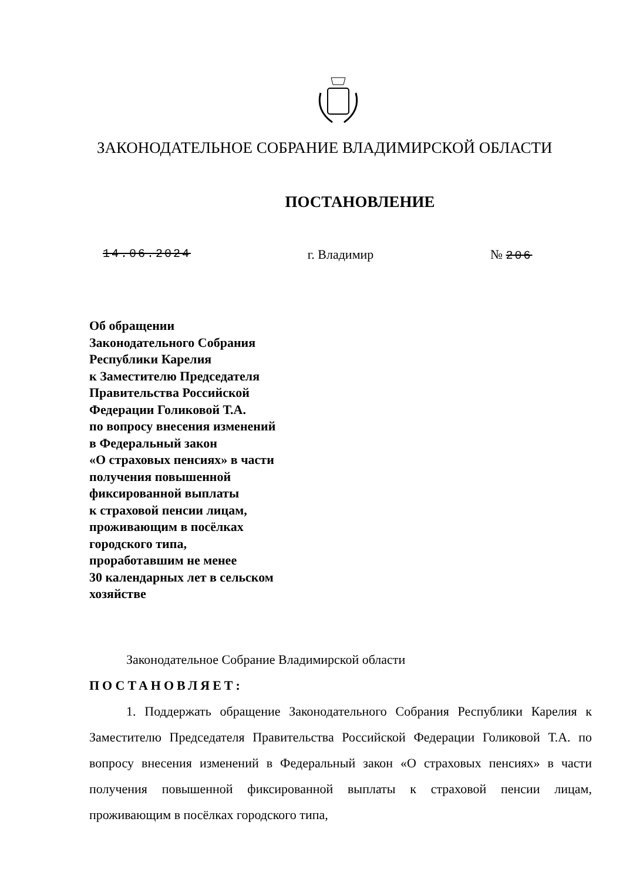ЗАКОНОДАТЕЛЬНОЕ СОБРАНИЕ ВЛАДИМИРСКОЙ ОБЛАСТИ
ПОСТАНОВЛЕНИЕ
14.06.2024 г. Владимир № 206
Об обращении
Законодательного Собрания
Республики Карелия
к Заместителю Председателя
Правительства Российской
Федерации Голиковой Т.А.
по вопросу внесения изменений
в Федеральный закон
«О страховых пенсиях» в части
получения повышенной
фиксированной выплаты
к страховой пенсии лицам,
проживающим в посёлках
городского типа,
проработавшим не менее
30 календарных лет в сельском
хозяйстве
Законодательное Собрание Владимирской области
ПОСТАНОВЛЯЕТ:
1. Поддержать обращение Законодательного Собрания Республики Карелия к Заместителю Председателя Правительства Российской Федерации Голиковой Т.А. по вопросу внесения изменений в Федеральный закон «О страховых пенсиях» в части получения повышенной фиксированной выплаты к страховой пенсии лицам, проживающим в посёлках городского типа,